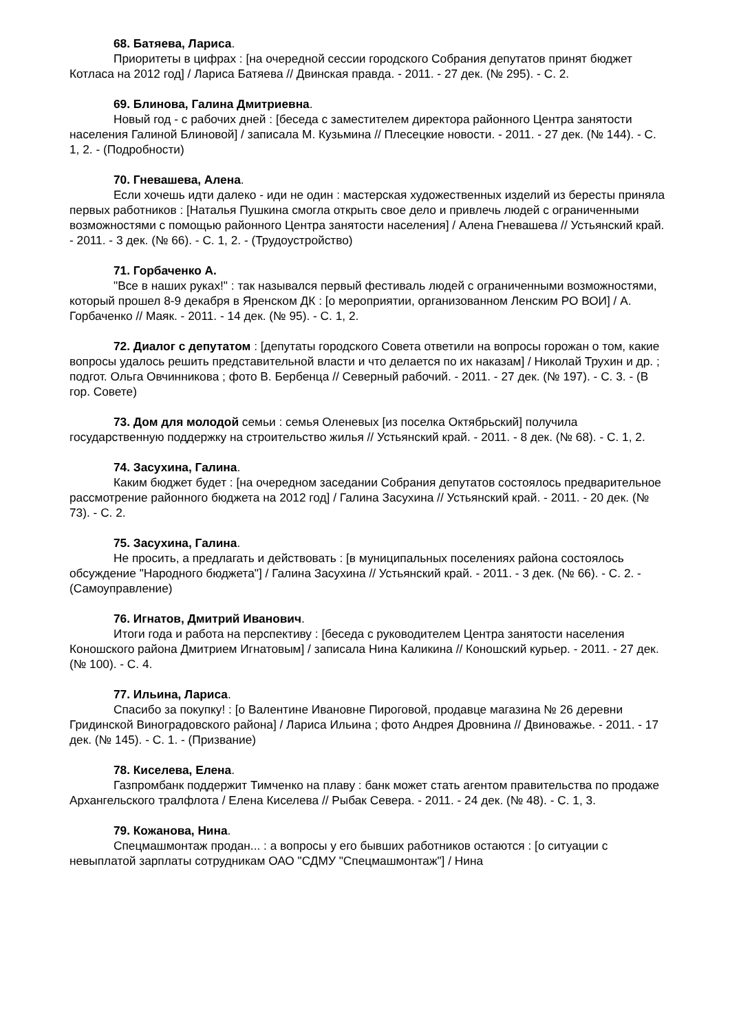68. Батяева, Лариса.
Приоритеты в цифрах : [на очередной сессии городского Собрания депутатов принят бюджет Котласа на 2012 год] / Лариса Батяева // Двинская правда. - 2011. - 27 дек. (№ 295). - С. 2.
69. Блинова, Галина Дмитриевна.
Новый год - с рабочих дней : [беседа с заместителем директора районного Центра занятости населения Галиной Блиновой] / записала М. Кузьмина // Плесецкие новости. - 2011. - 27 дек. (№ 144). - С. 1, 2. - (Подробности)
70. Гневашева, Алена.
Если хочешь идти далеко - иди не один : мастерская художественных изделий из бересты приняла первых работников : [Наталья Пушкина смогла открыть свое дело и привлечь людей с ограниченными возможностями с помощью районного Центра занятости населения] / Алена Гневашева // Устьянский край. - 2011. - 3 дек. (№ 66). - С. 1, 2. - (Трудоустройство)
71. Горбаченко А.
"Все в наших руках!" : так назывался первый фестиваль людей с ограниченными возможностями, который прошел 8-9 декабря в Яренском ДК : [о мероприятии, организованном Ленским РО ВОИ] / А. Горбаченко // Маяк. - 2011. - 14 дек. (№ 95). - С. 1, 2.
72. Диалог с депутатом : [депутаты городского Совета ответили на вопросы горожан о том, какие вопросы удалось решить представительной власти и что делается по их наказам] / Николай Трухин и др. ; подгот. Ольга Овчинникова ; фото В. Бербенца // Северный рабочий. - 2011. - 27 дек. (№ 197). - С. 3. - (В гор. Совете)
73. Дом для молодой семьи : семья Оленевых [из поселка Октябрьский] получила государственную поддержку на строительство жилья // Устьянский край. - 2011. - 8 дек. (№ 68). - С. 1, 2.
74. Засухина, Галина.
Каким бюджет будет : [на очередном заседании Собрания депутатов состоялось предварительное рассмотрение районного бюджета на 2012 год] / Галина Засухина // Устьянский край. - 2011. - 20 дек. (№ 73). - С. 2.
75. Засухина, Галина.
Не просить, а предлагать и действовать : [в муниципальных поселениях района состоялось обсуждение "Народного бюджета"] / Галина Засухина // Устьянский край. - 2011. - 3 дек. (№ 66). - С. 2. - (Самоуправление)
76. Игнатов, Дмитрий Иванович.
Итоги года и работа на перспективу : [беседа с руководителем Центра занятости населения Коношского района Дмитрием Игнатовым] / записала Нина Каликина // Коношский курьер. - 2011. - 27 дек. (№ 100). - С. 4.
77. Ильина, Лариса.
Спасибо за покупку! : [о Валентине Ивановне Пироговой, продавце магазина № 26 деревни Гридинской Виноградовского района] / Лариса Ильина ; фото Андрея Дровнина // Двиноважье. - 2011. - 17 дек. (№ 145). - С. 1. - (Призвание)
78. Киселева, Елена.
Газпромбанк поддержит Тимченко на плаву : банк может стать агентом правительства по продаже Архангельского тралфлота / Елена Киселева // Рыбак Севера. - 2011. - 24 дек. (№ 48). - С. 1, 3.
79. Кожанова, Нина.
Спецмашмонтаж продан... : а вопросы у его бывших работников остаются : [о ситуации с невыплатой зарплаты сотрудникам ОАО "СДМУ "Спецмашмонтаж"] / Нина